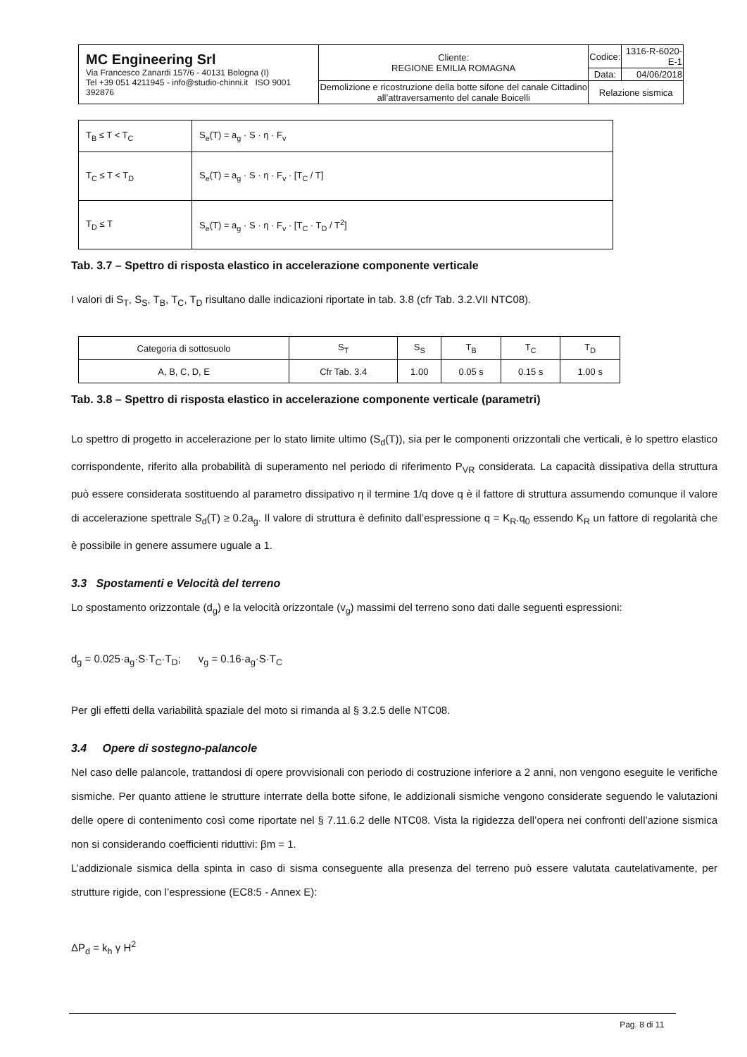| MC Engineering Srl Via Francesco Zanardi 157/6 - 40131 Bologna (I) Tel +39 051 4211945 - info@studio-chinni.it ISO 9001 392876 | Cliente: REGIONE EMILIA ROMAGNA | Codice: | 1316-R-6020-E-1 |
| | | Data: | 04/06/2018 |
| | Demolizione e ricostruzione della botte sifone del canale Cittadino all’attraversamento del canale Boicelli | Relazione sismica | |
| T<sub>B</sub> ≤ T < T<sub>C</sub> | S<sub>e</sub>(T) = a<sub>g</sub> · S · η · F<sub>v</sub> |
| T<sub>C</sub> ≤ T < T<sub>D</sub> | S<sub>e</sub>(T) = a<sub>g</sub> · S · η · F<sub>v</sub> · [T<sub>C</sub> / T] |
| T<sub>D</sub> ≤ T | S<sub>e</sub>(T) = a<sub>g</sub> · S · η · F<sub>v</sub> · [T<sub>C</sub> · T<sub>D</sub> / T<sup>2</sup>] |
Tab. 3.7 – Spettro di risposta elastico in accelerazione componente verticale
I valori di S<sub>T</sub>, S<sub>S</sub>, T<sub>B</sub>, T<sub>C</sub>, T<sub>D</sub> risultano dalle indicazioni riportate in tab. 3.8 (cfr Tab. 3.2.VII NTC08).
| Categoria di sottosuolo | S<sub>T</sub> | S<sub>S</sub> | T<sub>B</sub> | T<sub>C</sub> | T<sub>D</sub> |
| A, B, C, D, E | Cfr Tab. 3.4 | 1.00 | 0.05 s | 0.15 s | 1.00 s |
Tab. 3.8 – Spettro di risposta elastico in accelerazione componente verticale (parametri)
Lo spettro di progetto in accelerazione per lo stato limite ultimo (S<sub>d</sub>(T)), sia per le componenti orizzontali che verticali, è lo spettro elastico corrispondente, riferito alla probabilità di superamento nel periodo di riferimento P<sub>VR</sub> considerata. La capacità dissipativa della struttura può essere considerata sostituendo al parametro dissipativo η il termine 1/q dove q è il fattore di struttura assumendo comunque il valore di accelerazione spettrale S<sub>d</sub>(T) ≥ 0.2a<sub>g</sub>. Il valore di struttura è definito dall’espressione q = K<sub>R</sub>.q<sub>0</sub> essendo K<sub>R</sub> un fattore di regolarità che è possibile in genere assumere uguale a 1.
3.3 Spostamenti e Velocità del terreno
Lo spostamento orizzontale (d<sub>g</sub>) e la velocità orizzontale (v<sub>g</sub>) massimi del terreno sono dati dalle seguenti espressioni:
d<sub>g</sub> = 0.025·a<sub>g</sub>·S·T<sub>C</sub>·T<sub>D</sub>; v<sub>g</sub> = 0.16·a<sub>g</sub>·S·T<sub>C</sub>
Per gli effetti della variabilità spaziale del moto si rimanda al § 3.2.5 delle NTC08.
3.4 Opere di sostegno-palancole
Nel caso delle palancole, trattandosi di opere provvisionali con periodo di costruzione inferiore a 2 anni, non vengono eseguite le verifiche sismiche. Per quanto attiene le strutture interrate della botte sifone, le addizionali sismiche vengono considerate seguendo le valutazioni delle opere di contenimento così come riportate nel § 7.11.6.2 delle NTC08. Vista la rigidezza dell’opera nei confronti dell’azione sismica non si considerando coefficienti riduttivi: βm = 1.
L’addizionale sismica della spinta in caso di sisma conseguente alla presenza del terreno può essere valutata cautelativamente, per strutture rigide, con l’espressione (EC8:5 - Annex E):
ΔP<sub>d</sub> = k<sub>h</sub> γ H<sup>2</sup>
Pag. 8 di 11